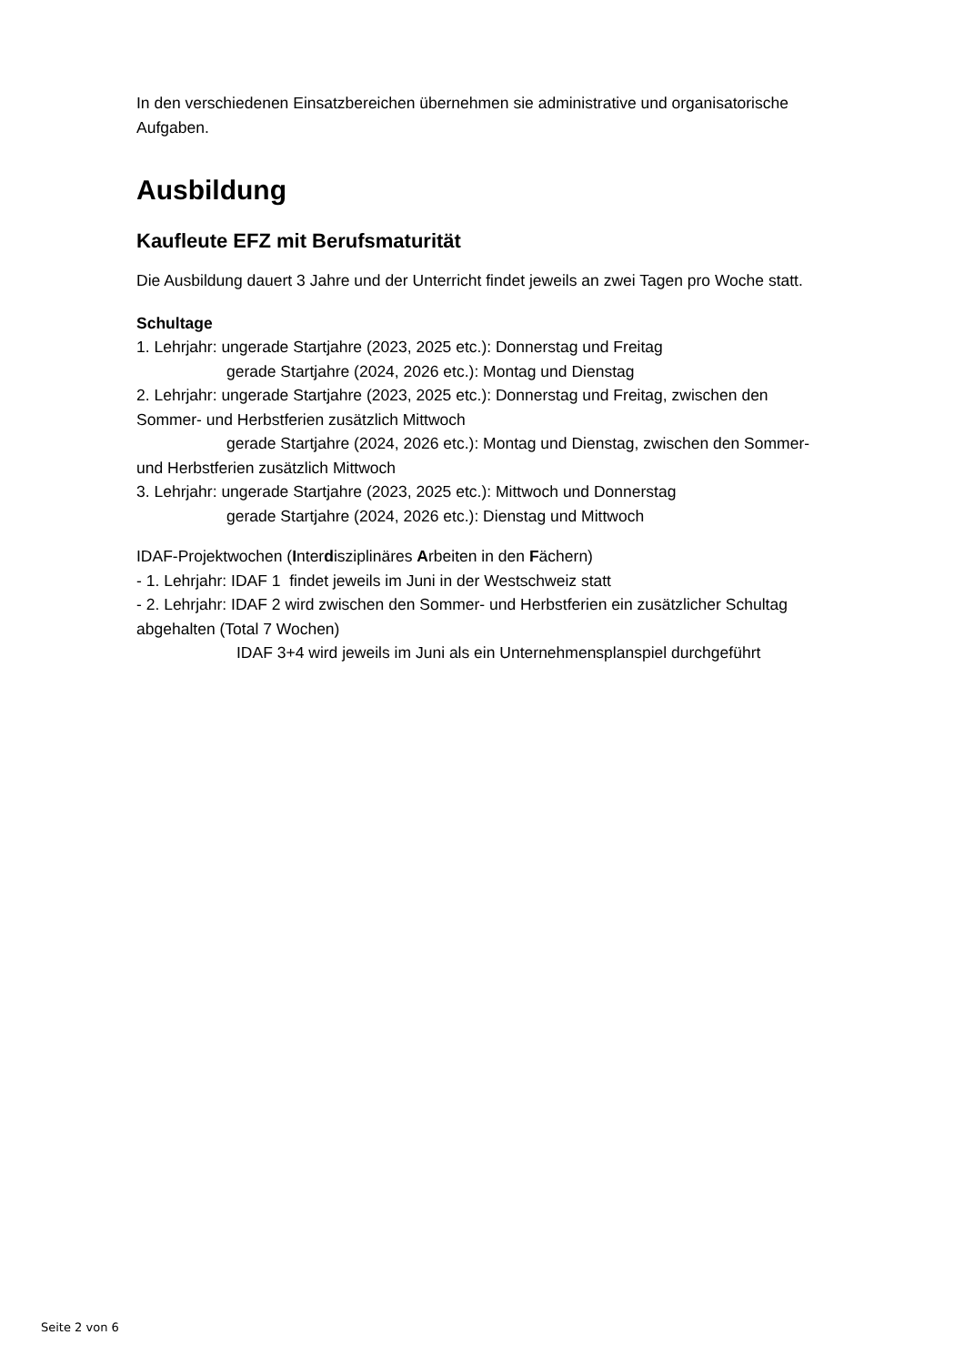In den verschiedenen Einsatzbereichen übernehmen sie administrative und organisatorische Aufgaben.
Ausbildung
Kaufleute EFZ mit Berufsmaturität
Die Ausbildung dauert 3 Jahre und der Unterricht findet jeweils an zwei Tagen pro Woche statt.
Schultage
1. Lehrjahr: ungerade Startjahre (2023, 2025 etc.): Donnerstag und Freitag
gerade Startjahre (2024, 2026 etc.): Montag und Dienstag
2. Lehrjahr: ungerade Startjahre (2023, 2025 etc.): Donnerstag und Freitag, zwischen den Sommer- und Herbstferien zusätzlich Mittwoch
gerade Startjahre (2024, 2026 etc.): Montag und Dienstag, zwischen den Sommer- und Herbstferien zusätzlich Mittwoch
3. Lehrjahr: ungerade Startjahre (2023, 2025 etc.): Mittwoch und Donnerstag
gerade Startjahre (2024, 2026 etc.): Dienstag und Mittwoch
IDAF-Projektwochen (Interdisziplinäres Arbeiten in den Fächern)
- 1. Lehrjahr: IDAF 1 findet jeweils im Juni in der Westschweiz statt
- 2. Lehrjahr: IDAF 2 wird zwischen den Sommer- und Herbstferien ein zusätzlicher Schultag abgehalten (Total 7 Wochen)
IDAF 3+4 wird jeweils im Juni als ein Unternehmensplanspiel durchgeführt
Seite 2 von 6